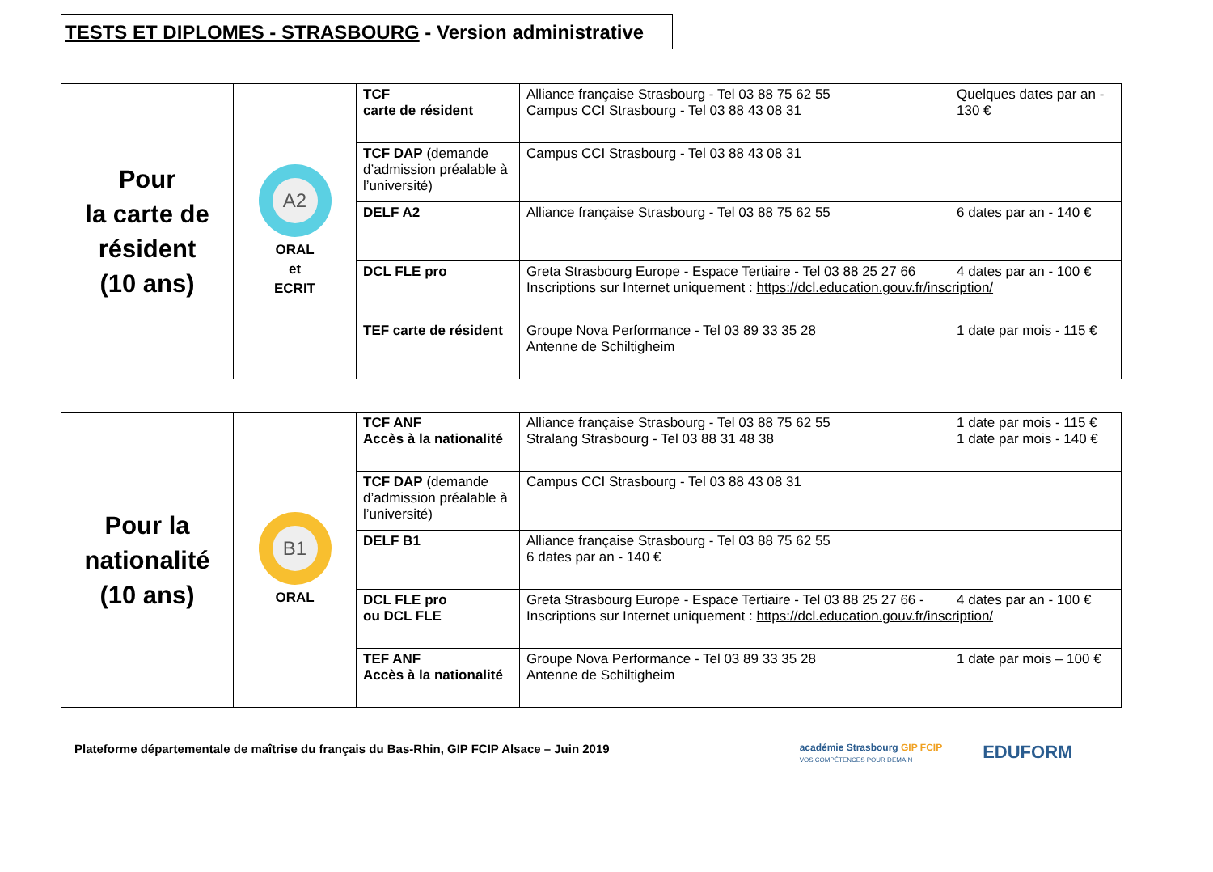TESTS ET DIPLOMES - STRASBOURG - Version administrative
| Pour la carte de résident (10 ans) | A2 ORAL et ECRIT | TCF carte de résident | Quelques dates par an - 130 € Alliance française Strasbourg - Tel 03 88 75 62 55 Campus CCI Strasbourg - Tel 03 88 43 08 31 |
| | | TCF DAP (demande d’admission préalable à l’université) | Campus CCI Strasbourg - Tel 03 88 43 08 31 |
| | | DELF A2 | 6 dates par an - 140 € Alliance française Strasbourg - Tel 03 88 75 62 55 |
| | | DCL FLE pro | 4 dates par an - 100 € Greta Strasbourg Europe - Espace Tertiaire - Tel 03 88 25 27 66 Inscriptions sur Internet uniquement : https://dcl.education.gouv.fr/inscription/ |
| | | TEF carte de résident | 1 date par mois - 115 € Groupe Nova Performance - Tel 03 89 33 35 28 Antenne de Schiltigheim |
| Pour la nationalité (10 ans) | B1 ORAL | TCF ANF Accès à la nationalité | 1 date par mois - 115 € 1 date par mois - 140 € Alliance française Strasbourg - Tel 03 88 75 62 55 Stralang Strasbourg - Tel 03 88 31 48 38 |
| | | TCF DAP (demande d’admission préalable à l’université) | Campus CCI Strasbourg - Tel 03 88 43 08 31 |
| | | DELF B1 | Alliance française Strasbourg - Tel 03 88 75 62 55 6 dates par an - 140 € |
| | | DCL FLE pro ou DCL FLE | 4 dates par an - 100 € Greta Strasbourg Europe - Espace Tertiaire - Tel 03 88 25 27 66 - Inscriptions sur Internet uniquement : https://dcl.education.gouv.fr/inscription/ |
| | | TEF ANF Accès à la nationalité | 1 date par mois – 100 € Groupe Nova Performance - Tel 03 89 33 35 28 Antenne de Schiltigheim |
Plateforme départementale de maîtrise du français du Bas-Rhin, GIP FCIP Alsace – Juin 2019
académie Strasbourg GIP FCIP
VOS COMPÉTENCES POUR DEMAIN
EDUFORM